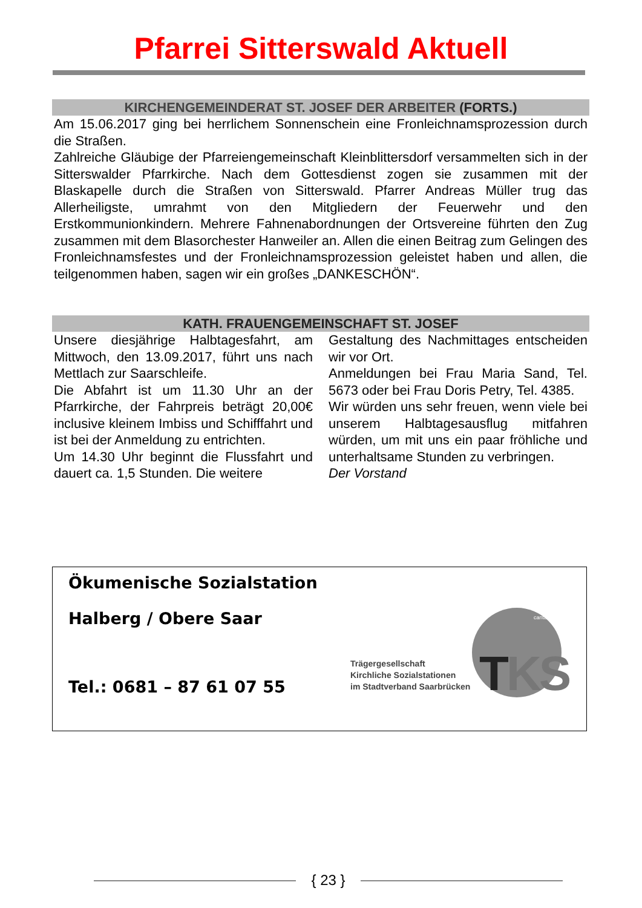Pfarrei Sitterswald Aktuell
KIRCHENGEMEINDERAT ST. JOSEF DER ARBEITER (FORTS.)
Am 15.06.2017 ging bei herrlichem Sonnenschein eine Fronleichnamsprozession durch die Straßen.
Zahlreiche Gläubige der Pfarreiengemeinschaft Kleinblittersdorf versammelten sich in der Sitterswalder Pfarrkirche. Nach dem Gottesdienst zogen sie zusammen mit der Blaskapelle durch die Straßen von Sitterswald. Pfarrer Andreas Müller trug das Allerheiligste, umrahmt von den Mitgliedern der Feuerwehr und den Erstkommunionkindern. Mehrere Fahnenabordnungen der Ortsvereine führten den Zug zusammen mit dem Blasorchester Hanweiler an. Allen die einen Beitrag zum Gelingen des Fronleichnamsfestes und der Fronleichnamsprozession geleistet haben und allen, die teilgenommen haben, sagen wir ein großes „DANKESCHÖN“.
KATH. FRAUENGEMEINSCHAFT ST. JOSEF
Unsere diesjährige Halbtagesfahrt, am Mittwoch, den 13.09.2017, führt uns nach Mettlach zur Saarschleife.
Die Abfahrt ist um 11.30 Uhr an der Pfarrkirche, der Fahrpreis beträgt 20,00€ inclusive kleinem Imbiss und Schifffahrt und ist bei der Anmeldung zu entrichten.
Um 14.30 Uhr beginnt die Flussfahrt und dauert ca. 1,5 Stunden. Die weitere
Gestaltung des Nachmittages entscheiden wir vor Ort.
Anmeldungen bei Frau Maria Sand, Tel. 5673 oder bei Frau Doris Petry, Tel. 4385.
Wir würden uns sehr freuen, wenn viele bei unserem Halbtagesausflug mitfahren würden, um mit uns ein paar fröhliche und unterhaltsame Stunden zu verbringen.
Der Vorstand
Ökumenische Sozialstation
Halberg / Obere Saar
Tel.: 0681 – 87 61 07 55
Trägergesellschaft
Kirchliche Sozialstationen
im Stadtverband Saarbrücken
TKS
caritas
{ 23 }